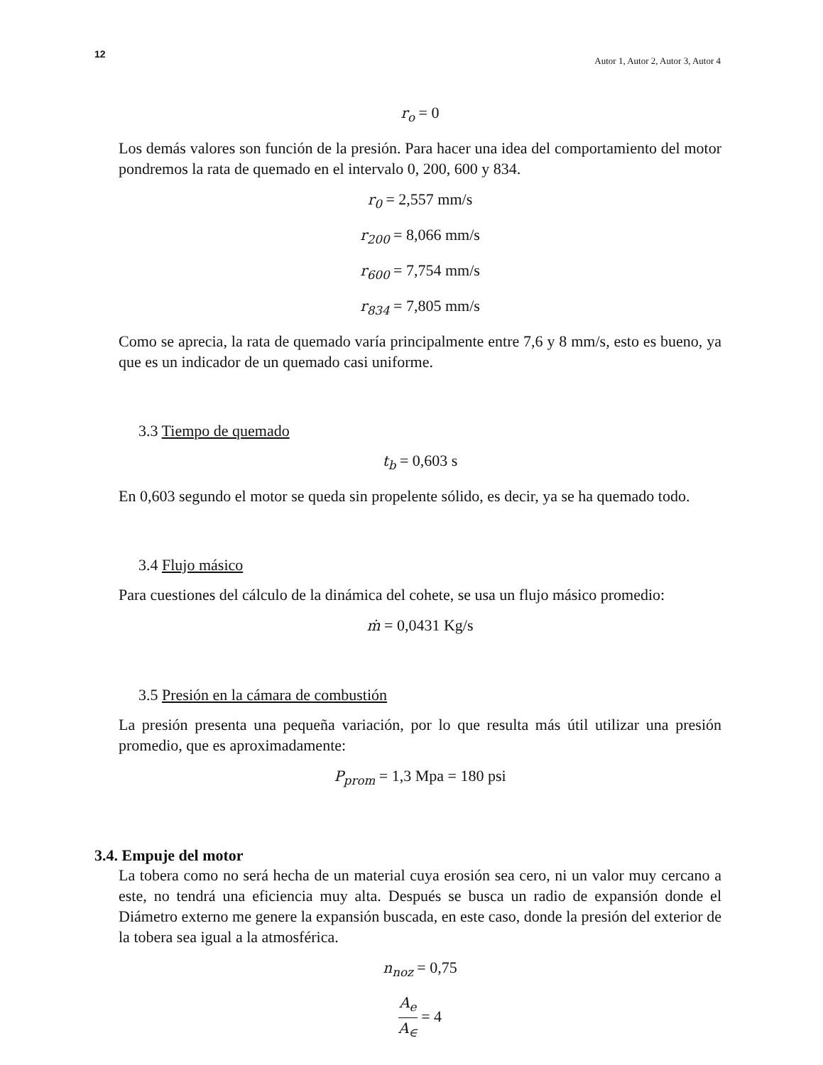12 Autor 1, Autor 2, Autor 3, Autor 4
r<sub>o</sub> = 0
Los demás valores son función de la presión. Para hacer una idea del comportamiento del motor pondremos la rata de quemado en el intervalo 0, 200, 600 y 834.
r<sub>0</sub> = 2,557 mm/s
r<sub>200</sub> = 8,066 mm/s
r<sub>600</sub> = 7,754 mm/s
r<sub>834</sub> = 7,805 mm/s
Como se aprecia, la rata de quemado varía principalmente entre 7,6 y 8 mm/s, esto es bueno, ya que es un indicador de un quemado casi uniforme.
3.3 Tiempo de quemado
t<sub>b</sub> = 0,603 s
En 0,603 segundo el motor se queda sin propelente sólido, es decir, ya se ha quemado todo.
3.4 Flujo másico
Para cuestiones del cálculo de la dinámica del cohete, se usa un flujo másico promedio:
ṁ = 0,0431 Kg/s
3.5 Presión en la cámara de combustión
La presión presenta una pequeña variación, por lo que resulta más útil utilizar una presión promedio, que es aproximadamente:
P<sub>prom</sub> = 1,3 Mpa = 180 psi
3.4. Empuje del motor
La tobera como no será hecha de un material cuya erosión sea cero, ni un valor muy cercano a este, no tendrá una eficiencia muy alta. Después se busca un radio de expansión donde el Diámetro externo me genere la expansión buscada, en este caso, donde la presión del exterior de la tobera sea igual a la atmosférica.
n<sub>noz</sub> = 0,75
A<sub>e</sub> A<sub>∈</sub> = 4